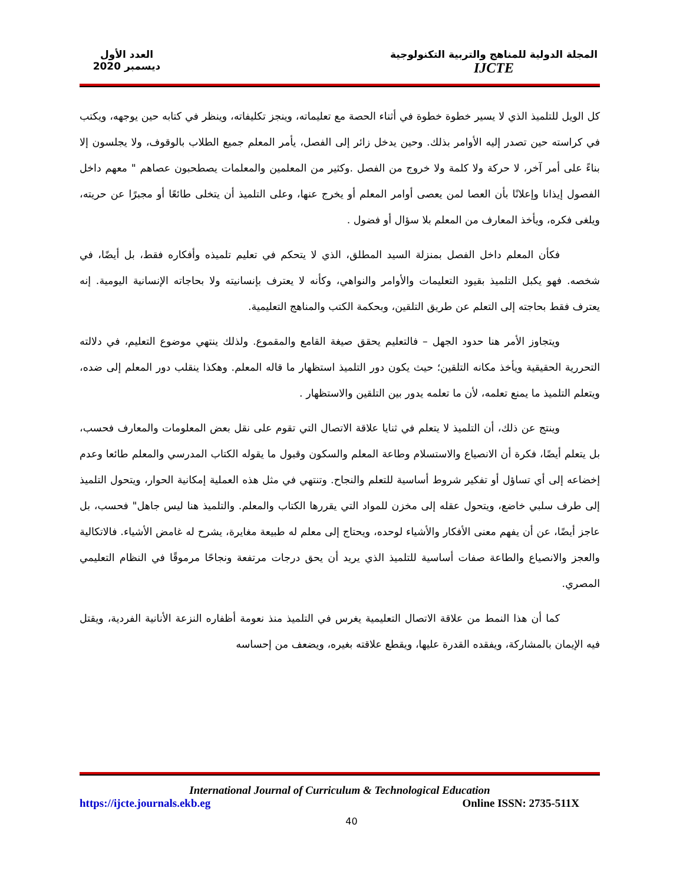المجلة الدولية للمناهج والتربية التكنولوجية
IJCTE
العدد الأول
ديسمبر 2020
كل الويل للتلميذ الذي لا يسير خطوة خطوة في أثناء الحصة مع تعليماته، وينجز تكليفاته، وينظر في كتابه حين يوجهه، ويكتب في كراسته حين تصدر إليه الأوامر بذلك. وحين يدخل زائر إلى الفصل، يأمر المعلم جميع الطلاب بالوقوف، ولا يجلسون إلا بناءً على أمر آخر، لا حركة ولا كلمة ولا خروج من الفصل .وكثير من المعلمين والمعلمات يصطحبون عصاهم " معهم داخل الفصول إيذانا وإعلانًا بأن العصا لمن يعصى أوامر المعلم أو يخرج عنها، وعلى التلميذ أن يتخلى طائعًا أو مجبرًا عن حريته، ويلغى فكره، ويأخذ المعارف من المعلم بلا سؤال أو فضول .
فكأن المعلم داخل الفصل بمنزلة السيد المطلق، الذي لا يتحكم في تعليم تلميذه وأفكاره فقط، بل أيضًا، في شخصه. فهو يكبل التلميذ بقيود التعليمات والأوامر والنواهي، وكأنه لا يعترف بإنسانيته ولا بحاجاته الإنسانية اليومية. إنه يعترف فقط بحاجته إلى التعلم عن طريق التلقين، وبحكمة الكتب والمناهج التعليمية.
ويتجاوز الأمر هنا حدود الجهل – فالتعليم يحقق صيغة القامع والمقموع. ولذلك ينتهي موضوع التعليم، في دلالته التحررية الحقيقية ويأخذ مكانه التلقين؛ حيث يكون دور التلميذ استظهار ما قاله المعلم. وهكذا ينقلب دور المعلم إلى ضده، ويتعلم التلميذ ما يمنع تعلمه، لأن ما تعلمه يدور بين التلقين والاستظهار .
وينتج عن ذلك، أن التلميذ لا يتعلم في ثنايا علاقة الاتصال التي تقوم على نقل بعض المعلومات والمعارف فحسب، بل يتعلم أيضًا، فكرة أن الانصياع والاستسلام وطاعة المعلم والسكون وقبول ما يقوله الكتاب المدرسي والمعلم طائعا وعدم إخضاعه إلى أي تساؤل أو تفكير شروط أساسية للتعلم والنجاح. وتنتهي في مثل هذه العملية إمكانية الحوار، ويتحول التلميذ إلى طرف سلبي خاضع، ويتحول عقله إلى مخزن للمواد التي يقررها الكتاب والمعلم. والتلميذ هنا ليس جاهل" فحسب، بل عاجز أيضًا، عن أن يفهم معنى الأفكار والأشياء لوحده، ويحتاج إلى معلم له طبيعة مغايرة، يشرح له غامض الأشياء. فالاتكالية والعجز والانصياع والطاعة صفات أساسية للتلميذ الذي يريد أن يحق درجات مرتفعة ونجاحًا مرموقًا في النظام التعليمي المصري.
كما أن هذا النمط من علاقة الاتصال التعليمية يغرس في التلميذ منذ نعومة أظفاره النزعة الأنانية الفردية، ويقتل فيه الإيمان بالمشاركة، ويفقده القدرة عليها، ويقطع علاقته بغيره، ويضعف من إحساسه
International Journal of Curriculum & Technological Education
https://ijcte.journals.ekb.eg Online ISSN: 2735-511X
40